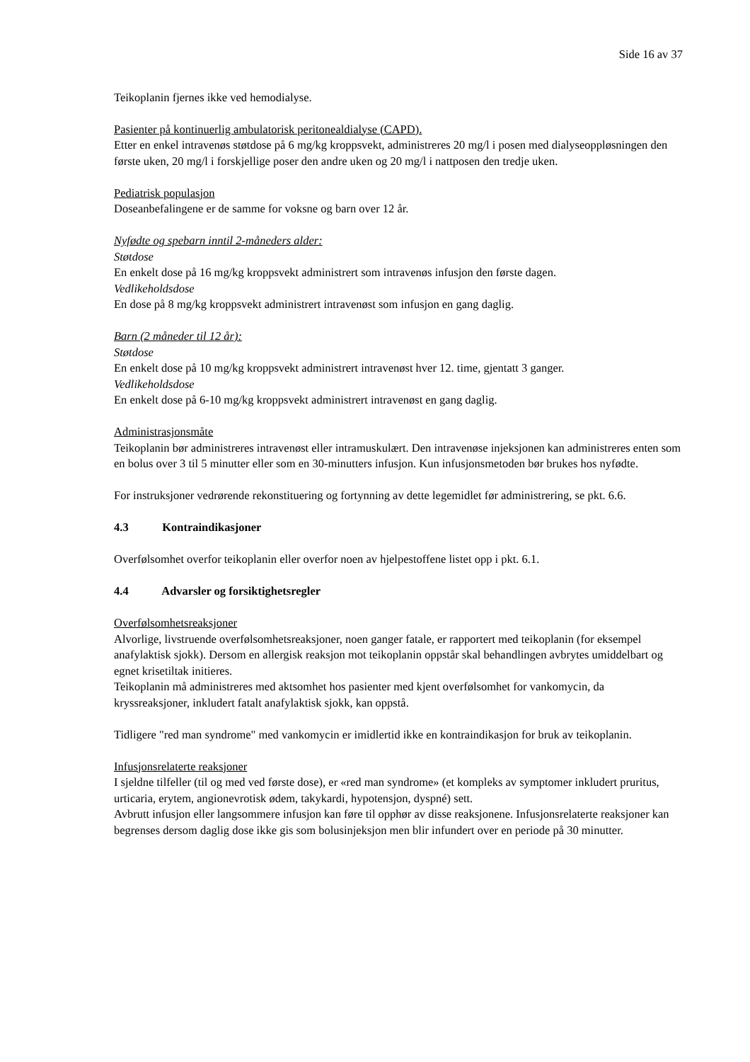Side 16 av 37
Teikoplanin fjernes ikke ved hemodialyse.
Pasienter på kontinuerlig ambulatorisk peritonealdialyse (CAPD).
Etter en enkel intravenøs støtdose på 6 mg/kg kroppsvekt, administreres 20 mg/l i posen med dialyseoppløsningen den første uken, 20 mg/l i forskjellige poser den andre uken og 20 mg/l i nattposen den tredje uken.
Pediatrisk populasjon
Doseanbefalingene er de samme for voksne og barn over 12 år.
Nyfødte og spebarn inntil 2-måneders alder:
Støtdose
En enkelt dose på 16 mg/kg kroppsvekt administrert som intravenøs infusjon den første dagen.
Vedlikeholdsdose
En dose på 8 mg/kg kroppsvekt administrert intravenøst som infusjon en gang daglig.
Barn (2 måneder til 12 år):
Støtdose
En enkelt dose på 10 mg/kg kroppsvekt administrert intravenøst hver 12. time, gjentatt 3 ganger.
Vedlikeholdsdose
En enkelt dose på 6-10 mg/kg kroppsvekt administrert intravenøst en gang daglig.
Administrasjonsmåte
Teikoplanin bør administreres intravenøst eller intramuskulært. Den intravenøse injeksjonen kan administreres enten som en bolus over 3 til 5 minutter eller som en 30-minutters infusjon. Kun infusjonsmetoden bør brukes hos nyfødte.
For instruksjoner vedrørende rekonstituering og fortynning av dette legemidlet før administrering, se pkt. 6.6.
4.3 Kontraindikasjoner
Overfølsomhet overfor teikoplanin eller overfor noen av hjelpestoffene listet opp i pkt. 6.1.
4.4 Advarsler og forsiktighetsregler
Overfølsomhetsreaksjoner
Alvorlige, livstruende overfølsomhetsreaksjoner, noen ganger fatale, er rapportert med teikoplanin (for eksempel anafylaktisk sjokk). Dersom en allergisk reaksjon mot teikoplanin oppstår skal behandlingen avbrytes umiddelbart og egnet krisetiltak initieres.
Teikoplanin må administreres med aktsomhet hos pasienter med kjent overfølsomhet for vankomycin, da kryssreaksjoner, inkludert fatalt anafylaktisk sjokk, kan oppstå.
Tidligere "red man syndrome" med vankomycin er imidlertid ikke en kontraindikasjon for bruk av teikoplanin.
Infusjonsrelaterte reaksjoner
I sjeldne tilfeller (til og med ved første dose), er «red man syndrome» (et kompleks av symptomer inkludert pruritus, urticaria, erytem, angionevrotisk ødem, takykardi, hypotensjon, dyspné) sett.
Avbrutt infusjon eller langsommere infusjon kan føre til opphør av disse reaksjonene. Infusjonsrelaterte reaksjoner kan begrenses dersom daglig dose ikke gis som bolusinjeksjon men blir infundert over en periode på 30 minutter.